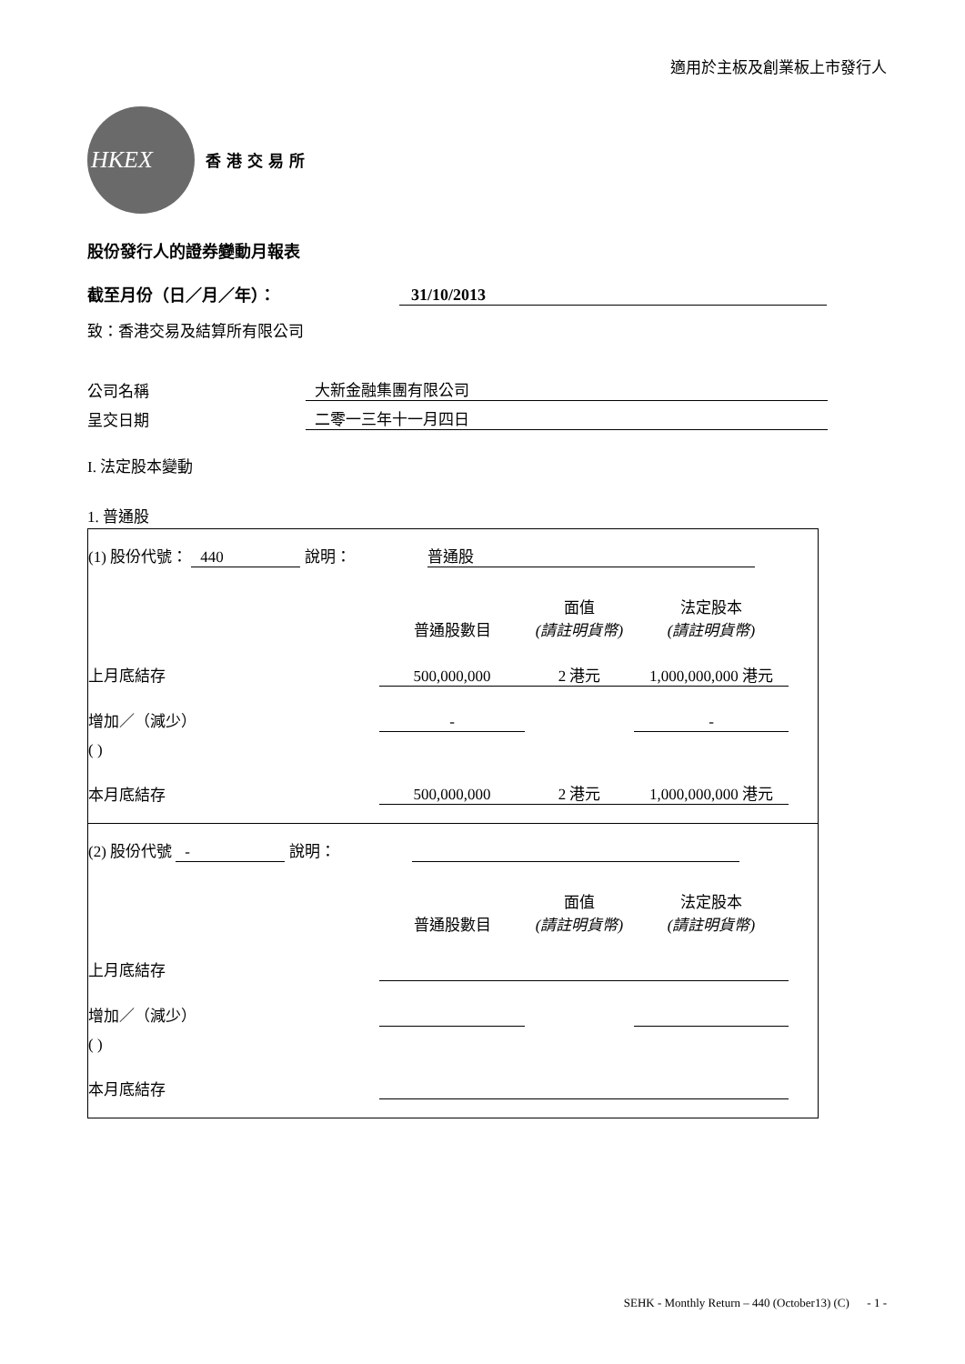適用於主板及創業板上市發行人
HKEX
香港交易所
股份發行人的證券變動月報表
截至月份（日／月／年）： 31/10/2013
致：香港交易及結算所有限公司
公司名稱 大新金融集團有限公司
呈交日期 二零一三年十一月四日
I. 法定股本變動
1. 普通股
| (1) 股份代號： 440 說明： 普通股 | | | | |
| | 普通股數目 | 面值 (請註明貨幣) | 法定股本 (請註明貨幣) | |
| 上月底結存 | 500,000,000 | 2 港元 | 1,000,000,000 港元 | |
| 增加／（減少） | - | | - | |
| ( ) | | | | |
| 本月底結存 | 500,000,000 | 2 港元 | 1,000,000,000 港元 | |
| (2) 股份代號 - 說明： | | | | |
| | 普通股數目 | 面值 (請註明貨幣) | 法定股本 (請註明貨幣) | |
| 上月底結存 | | | | |
| 增加／（減少） | | | | |
| ( ) | | | | |
| 本月底結存 | | | | |
SEHK - Monthly Return – 440 (October13) (C) - 1 -